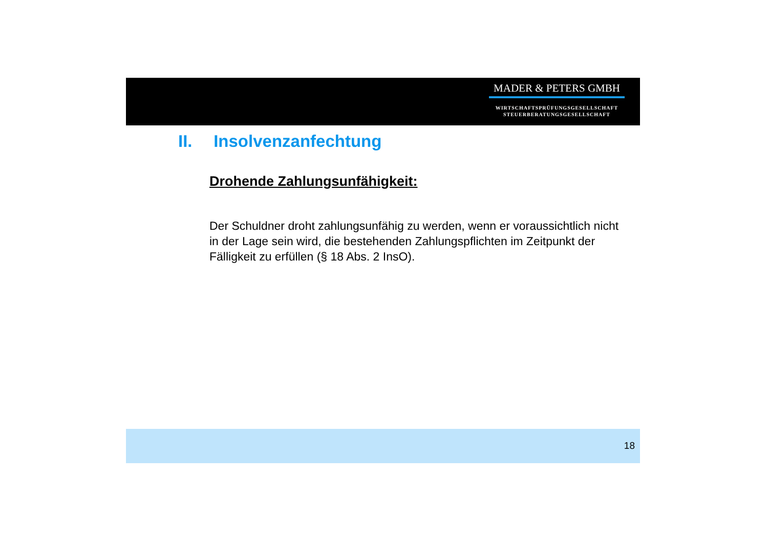MADER & PETERS GMBH
WIRTSCHAFTSPRÜFUNGSGESELLSCHAFT
STEUERBERATUNGSGESELLSCHAFT
II. Insolvenzanfechtung
Drohende Zahlungsunfähigkeit:
Der Schuldner droht zahlungsunfähig zu werden, wenn er voraussichtlich nicht in der Lage sein wird, die bestehenden Zahlungspflichten im Zeitpunkt der Fälligkeit zu erfüllen (§ 18 Abs. 2 InsO).
18